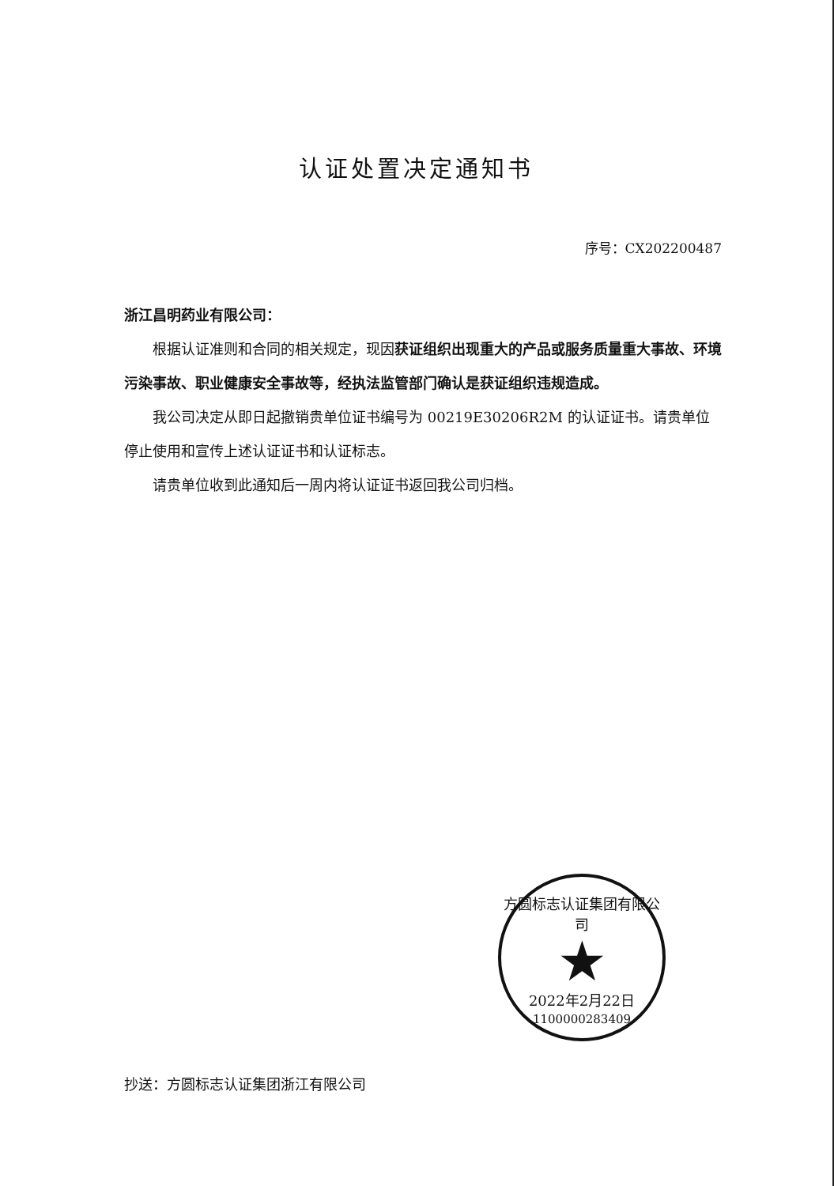认证处置决定通知书
序号：CX202200487
浙江昌明药业有限公司：
根据认证准则和合同的相关规定，现因获证组织出现重大的产品或服务质量重大事故、环境污染事故、职业健康安全事故等，经执法监管部门确认是获证组织违规造成。
我公司决定从即日起撤销贵单位证书编号为 00219E30206R2M 的认证证书。请贵单位停止使用和宣传上述认证证书和认证标志。
请贵单位收到此通知后一周内将认证证书返回我公司归档。
方圆标志认证集团有限公司
★
2022年2月22日
1100000283409
抄送：方圆标志认证集团浙江有限公司